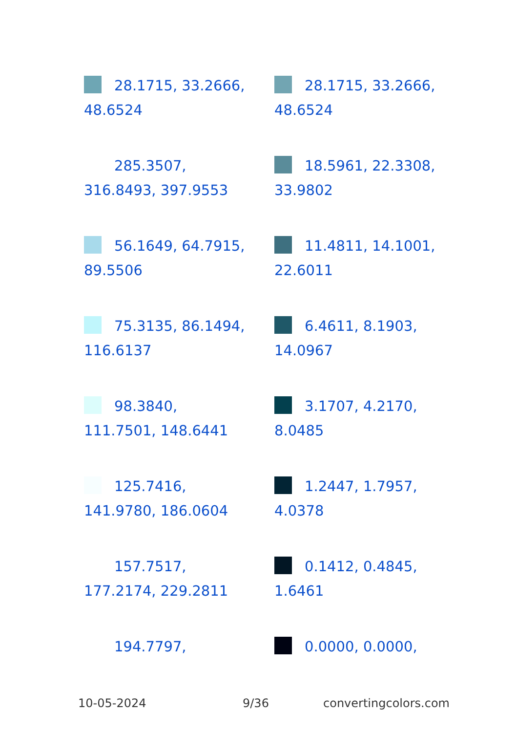28.1715, 33.2666, 48.6524
28.1715, 33.2666, 48.6524
285.3507, 316.8493, 397.9553
18.5961, 22.3308, 33.9802
56.1649, 64.7915, 89.5506
11.4811, 14.1001, 22.6011
75.3135, 86.1494, 116.6137
6.4611, 8.1903, 14.0967
98.3840, 111.7501, 148.6441
3.1707, 4.2170, 8.0485
125.7416, 141.9780, 186.0604
1.2447, 1.7957, 4.0378
157.7517, 177.2174, 229.2811
0.1412, 0.4845, 1.6461
194.7797,
0.0000, 0.0000,
10-05-2024 9/36 convertingcolors.com